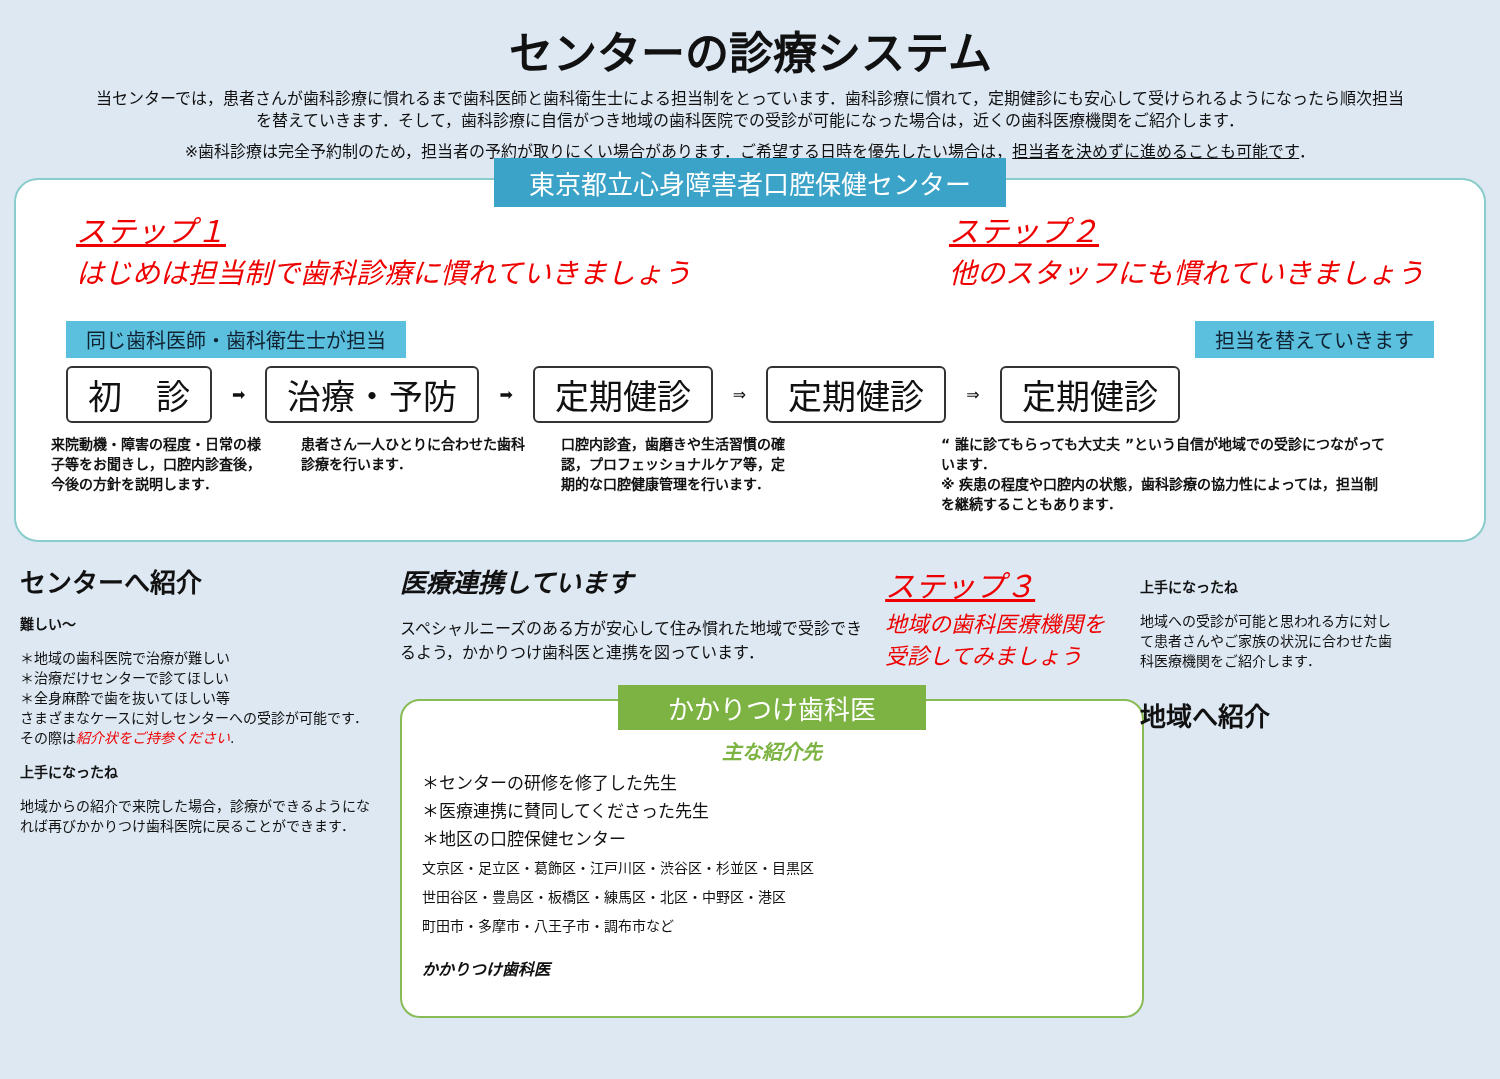センターの診療システム
当センターでは，患者さんが歯科診療に慣れるまで歯科医師と歯科衛生士による担当制をとっています．歯科診療に慣れて，定期健診にも安心して受けられるようになったら順次担当を替えていきます．そして，歯科診療に自信がつき地域の歯科医院での受診が可能になった場合は，近くの歯科医療機関をご紹介します．
※歯科診療は完全予約制のため，担当者の予約が取りにくい場合があります．ご希望する日時を優先したい場合は，担当者を決めずに進めることも可能です．
東京都立心身障害者口腔保健センター
ステップ１
はじめは担当制で歯科診療に慣れていきましょう
ステップ２
他のスタッフにも慣れていきましょう
同じ歯科医師・歯科衛生士が担当 担当を替えていきます
初　診 ➡ 治療・予防 ➡ 定期健診 ⇒ 定期健診 ⇒ 定期健診
来院動機・障害の程度・日常の様子等をお聞きし，口腔内診査後，今後の方針を説明します．
患者さん一人ひとりに合わせた歯科診療を行います．
口腔内診査，歯磨きや生活習慣の確認，プロフェッショナルケア等，定期的な口腔健康管理を行います．
“ 誰に診てもらっても大丈夫 ”という自信が地域での受診につながっています．
※ 疾患の程度や口腔内の状態，歯科診療の協力性によっては，担当制を継続することもあります．
センターへ紹介
難しい～
＊地域の歯科医院で治療が難しい
＊治療だけセンターで診てほしい
＊全身麻酔で歯を抜いてほしい等
さまざまなケースに対しセンターへの受診が可能です．
その際は紹介状をご持参ください.
上手になったね
地域からの紹介で来院した場合，診療ができるようになれば再びかかりつけ歯科医院に戻ることができます．
医療連携しています
スペシャルニーズのある方が安心して住み慣れた地域で受診できるよう，かかりつけ歯科医と連携を図っています．
ステップ３
地域の歯科医療機関を受診してみましょう
かかりつけ歯科医
主な紹介先
＊センターの研修を修了した先生
＊医療連携に賛同してくださった先生
＊地区の口腔保健センター
文京区・足立区・葛飾区・江戸川区・渋谷区・杉並区・目黒区
世田谷区・豊島区・板橋区・練馬区・北区・中野区・港区
町田市・多摩市・八王子市・調布市など
かかりつけ歯科医
上手になったね
地域への受診が可能と思われる方に対して患者さんやご家族の状況に合わせた歯科医療機関をご紹介します．
地域へ紹介